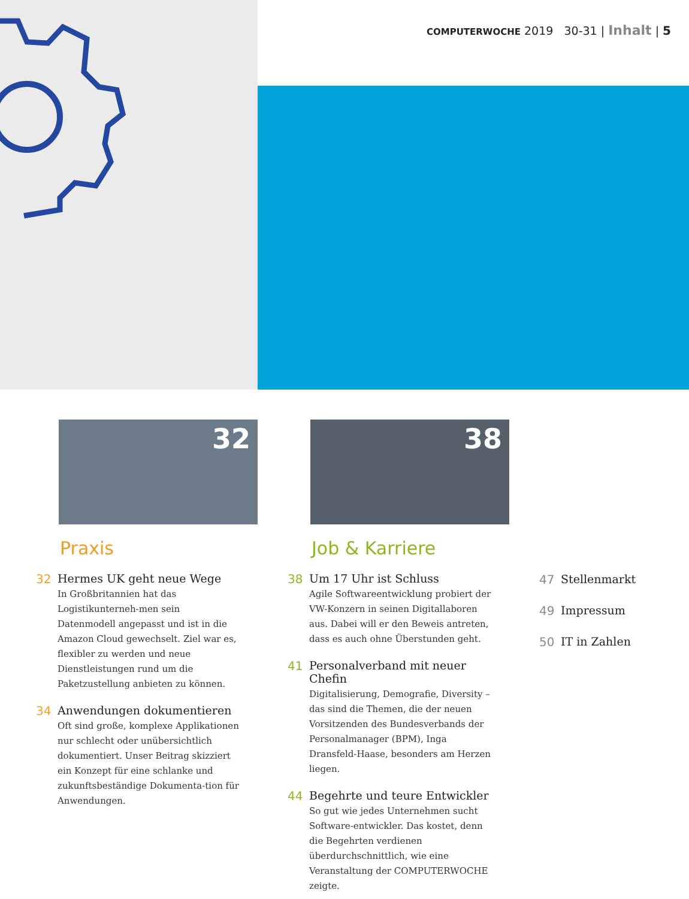COMPUTERWOCHE 2019 30-31 | Inhalt | 5
32
Praxis
32 Hermes UK geht neue Wege
In Großbritannien hat das Logistikunterneh-men sein Datenmodell angepasst und ist in die Amazon Cloud gewechselt. Ziel war es, flexibler zu werden und neue Dienstleistungen rund um die Paketzustellung anbieten zu können.
34 Anwendungen dokumentieren
Oft sind große, komplexe Applikationen nur schlecht oder unübersichtlich dokumentiert. Unser Beitrag skizziert ein Konzept für eine schlanke und zukunftsbeständige Dokumenta-tion für Anwendungen.
38
Job & Karriere
38 Um 17 Uhr ist Schluss
Agile Softwareentwicklung probiert der VW-Konzern in seinen Digitallaboren aus. Dabei will er den Beweis antreten, dass es auch ohne Überstunden geht.
41 Personalverband mit neuer Chefin
Digitalisierung, Demografie, Diversity – das sind die Themen, die der neuen Vorsitzenden des Bundesverbands der Personalmanager (BPM), Inga Dransfeld-Haase, besonders am Herzen liegen.
44 Begehrte und teure Entwickler
So gut wie jedes Unternehmen sucht Software-entwickler. Das kostet, denn die Begehrten verdienen überdurchschnittlich, wie eine Veranstaltung der COMPUTERWOCHE zeigte.
47 Stellenmarkt
49 Impressum
50 IT in Zahlen